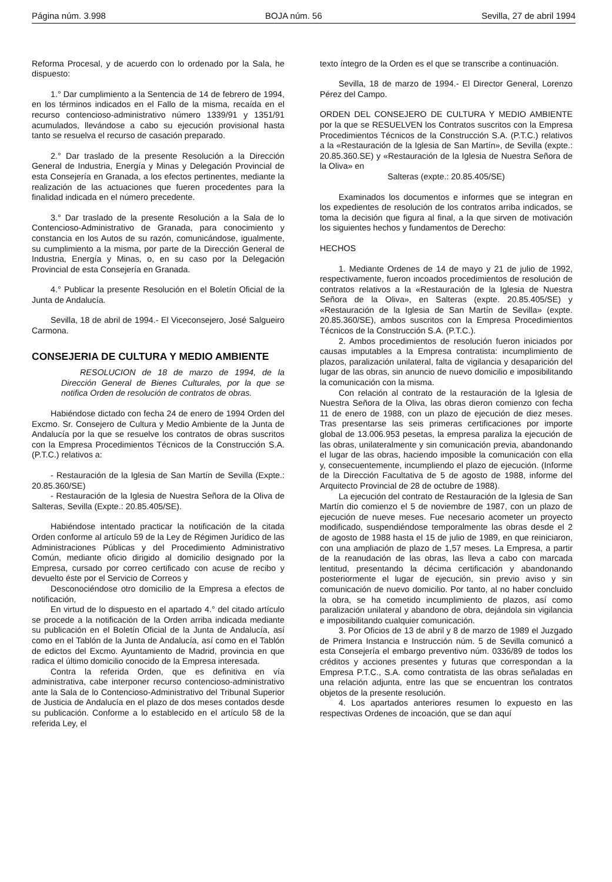Página núm. 3.998 BOJA núm. 56 Sevilla, 27 de abril 1994
Reforma Procesal, y de acuerdo con lo ordenado por la Sala, he dispuesto:
1.° Dar cumplimiento a la Sentencia de 14 de febrero de 1994, en los términos indicados en el Fallo de la misma, recaída en el recurso contencioso-administrativo número 1339/91 y 1351/91 acumulados, llevándose a cabo su ejecución provisional hasta tanto se resuelva el recurso de casación preparado.
2.° Dar traslado de la presente Resolución a la Dirección General de Industria, Energía y Minas y Delegación Provincial de esta Consejería en Granada, a los efectos pertinentes, mediante la realización de las actuaciones que fueren procedentes para la finalidad indicada en el número precedente.
3.° Dar traslado de la presente Resolución a la Sala de lo Contencioso-Administrativo de Granada, para conocimiento y constancia en los Autos de su razón, comunicándose, igualmente, su cumplimiento a la misma, por parte de la Dirección General de Industria, Energía y Minas, o, en su caso por la Delegación Provincial de esta Consejería en Granada.
4.° Publicar la presente Resolución en el Boletín Oficial de la Junta de Andalucía.
Sevilla, 18 de abril de 1994.- El Viceconsejero, José Salgueiro Carmona.
CONSEJERIA DE CULTURA Y MEDIO AMBIENTE
RESOLUCION de 18 de marzo de 1994, de la Dirección General de Bienes Culturales, por la que se notifica Orden de resolución de contratos de obras.
Habiéndose dictado con fecha 24 de enero de 1994 Orden del Excmo. Sr. Consejero de Cultura y Medio Ambiente de la Junta de Andalucía por la que se resuelve los contratos de obras suscritos con la Empresa Procedimientos Técnicos de la Construcción S.A. (P.T.C.) relativos a:
- Restauración de la Iglesia de San Martín de Sevilla (Expte.: 20.85.360/SE)
- Restauración de la Iglesia de Nuestra Señora de la Oliva de Salteras, Sevilla (Expte.: 20.85.405/SE).
Habiéndose intentado practicar la notificación de la citada Orden conforme al artículo 59 de la Ley de Régimen Jurídico de las Administraciones Públicas y del Procedimiento Administrativo Común, mediante oficio dirigido al domicilio designado por la Empresa, cursado por correo certificado con acuse de recibo y devuelto éste por el Servicio de Correos y
Desconociéndose otro domicilio de la Empresa a efectos de notificación,
En virtud de lo dispuesto en el apartado 4.° del citado artículo se procede a la notificación de la Orden arriba indicada mediante su publicación en el Boletín Oficial de la Junta de Andalucía, así como en el Tablón de la Junta de Andalucía, así como en el Tablón de edictos del Excmo. Ayuntamiento de Madrid, provincia en que radica el último domicilio conocido de la Empresa interesada.
Contra la referida Orden, que es definitiva en vía administrativa, cabe interponer recurso contencioso-administrativo ante la Sala de lo Contencioso-Administrativo del Tribunal Superior de Justicia de Andalucía en el plazo de dos meses contados desde su publicación. Conforme a lo establecido en el artículo 58 de la referida Ley, el
texto íntegro de la Orden es el que se transcribe a continuación.
Sevilla, 18 de marzo de 1994.- El Director General, Lorenzo Pérez del Campo.
ORDEN DEL CONSEJERO DE CULTURA Y MEDIO AMBIENTE por la que se RESUELVEN los Contratos suscritos con la Empresa Procedimientos Técnicos de la Construcción S.A. (P.T.C.) relativos a la «Restauración de la Iglesia de San Martín», de Sevilla (expte.: 20.85.360.SE) y «Restauración de la Iglesia de Nuestra Señora de la Oliva» en
Salteras (expte.: 20.85.405/SE)
Examinados los documentos e informes que se integran en los expedientes de resolución de los contratos arriba indicados, se toma la decisión que figura al final, a la que sirven de motivación los siguientes hechos y fundamentos de Derecho:
HECHOS
1. Mediante Ordenes de 14 de mayo y 21 de julio de 1992, respectivamente, fueron incoados procedimientos de resolución de contratos relativos a la «Restauración de la Iglesia de Nuestra Señora de la Oliva», en Salteras (expte. 20.85.405/SE) y «Restauración de la Iglesia de San Martín de Sevilla» (expte. 20.85.360/SE), ambos suscritos con la Empresa Procedimientos Técnicos de la Construcción S.A. (P.T.C.).
2. Ambos procedimientos de resolución fueron iniciados por causas imputables a la Empresa contratista: incumplimiento de plazos, paralización unilateral, falta de vigilancia y desaparición del lugar de las obras, sin anuncio de nuevo domicilio e imposibilitando la comunicación con la misma.
Con relación al contrato de la restauración de la Iglesia de Nuestra Señora de la Oliva, las obras dieron comienzo con fecha 11 de enero de 1988, con un plazo de ejecución de diez meses. Tras presentarse las seis primeras certificaciones por importe global de 13.006.953 pesetas, la empresa paraliza la ejecución de las obras, unilateralmente y sin comunicación previa, abandonando el lugar de las obras, haciendo imposible la comunicación con ella y, consecuentemente, incumpliendo el plazo de ejecución. (Informe de la Dirección Facultativa de 5 de agosto de 1988, informe del Arquitecto Provincial de 28 de octubre de 1988).
La ejecución del contrato de Restauración de la Iglesia de San Martín dio comienzo el 5 de noviembre de 1987, con un plazo de ejecución de nueve meses. Fue necesario acometer un proyecto modificado, suspendiéndose temporalmente las obras desde el 2 de agosto de 1988 hasta el 15 de julio de 1989, en que reiniciaron, con una ampliación de plazo de 1,57 meses. La Empresa, a partir de la reanudación de las obras, las lleva a cabo con marcada lentitud, presentando la décima certificación y abandonando posteriormente el lugar de ejecución, sin previo aviso y sin comunicación de nuevo domicilio. Por tanto, al no haber concluido la obra, se ha cometido incumplimiento de plazos, así como paralización unilateral y abandono de obra, dejándola sin vigilancia e imposibilitando cualquier comunicación.
3. Por Oficios de 13 de abril y 8 de marzo de 1989 el Juzgado de Primera Instancia e Instrucción núm. 5 de Sevilla comunicó a esta Consejería el embargo preventivo núm. 0336/89 de todos los créditos y acciones presentes y futuras que correspondan a la Empresa P.T.C., S.A. como contratista de las obras señaladas en una relación adjunta, entre las que se encuentran los contratos objetos de la presente resolución.
4. Los apartados anteriores resumen lo expuesto en las respectivas Ordenes de incoación, que se dan aquí